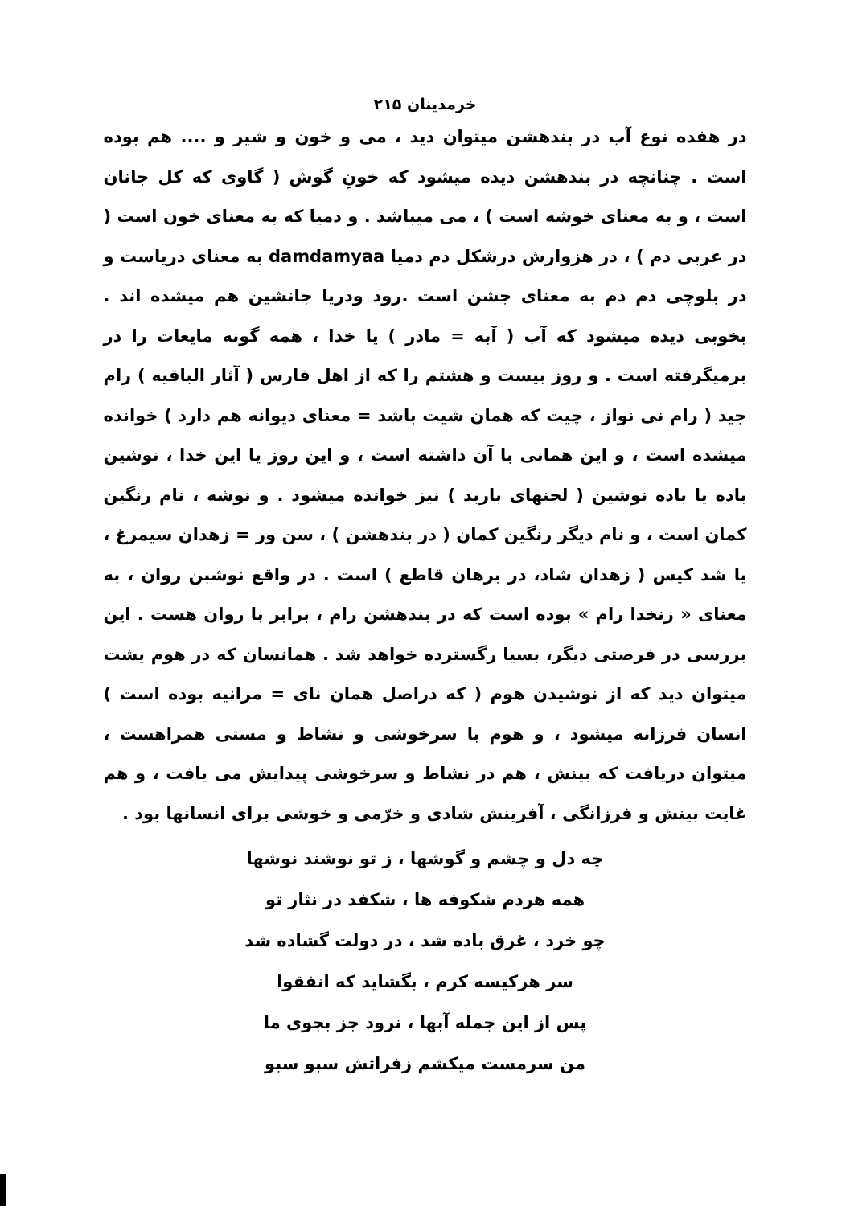خرمدینان ۲۱۵
در هفده نوع آب در بندهشن میتوان دید ، می و خون و شیر و .... هم بوده است . چنانچه در بندهشن دیده میشود که خونِ گوش ( گاوی که کل جانان است ، و به معنای خوشه است ) ، می میباشد . و دمیا که به معنای خون است ( در عربی دم ) ، در هزوارش درشکل دم دمیا damdamyaa به معنای دریاست و در بلوچی دم دم به معنای جشن است .رود ودریا جانشین هم میشده اند . بخوبی دیده میشود که آب ( آبه = مادر ) یا خدا ، همه گونه مایعات را در برمیگرفته است . و روز بیست و هشتم را که از اهل فارس ( آثار الباقیه ) رام جید ( رام نی نواز ، چیت که همان شیت باشد = معنای دیوانه هم دارد ) خوانده میشده است ، و این همانی با آن داشته است ، و این روز یا این خدا ، نوشین باده یا باده نوشین ( لحنهای باربد ) نیز خوانده میشود . و نوشه ، نام رنگین کمان است ، و نام دیگر رنگین کمان ( در بندهشن ) ، سن ور = زهدان سیمرغ ، یا شد کیس ( زهدان شاد، در برهان قاطع ) است . در واقع نوشبن روان ، به معنای « زنخدا رام » بوده است که در بندهشن رام ، برابر با روان هست . این بررسی در فرصتی دیگر، بسیا رگسترده خواهد شد . همانسان که در هوم یشت میتوان دید که از نوشیدن هوم ( که دراصل همان نای = مرانیه بوده است ) انسان فرزانه میشود ، و هوم با سرخوشی و نشاط و مستی همراهست ، میتوان دریافت که بینش ، هم در نشاط و سرخوشی پیدایش می یافت ، و هم غایت بینش و فرزانگی ، آفرینش شادی و خرّمی و خوشی برای انسانها بود .
چه دل و چشم و گوشها ، ز تو نوشند نوشها
همه هردم شکوفه ها ، شکفد در نثار تو
چو خرد ، غرق باده شد ، در دولت گشاده شد
سر هرکیسه کرم ، بگشاید که انفقوا
پس از این جمله آبها ، نرود جز بجوی ما
من سرمست میکشم زفراتش سبو سبو